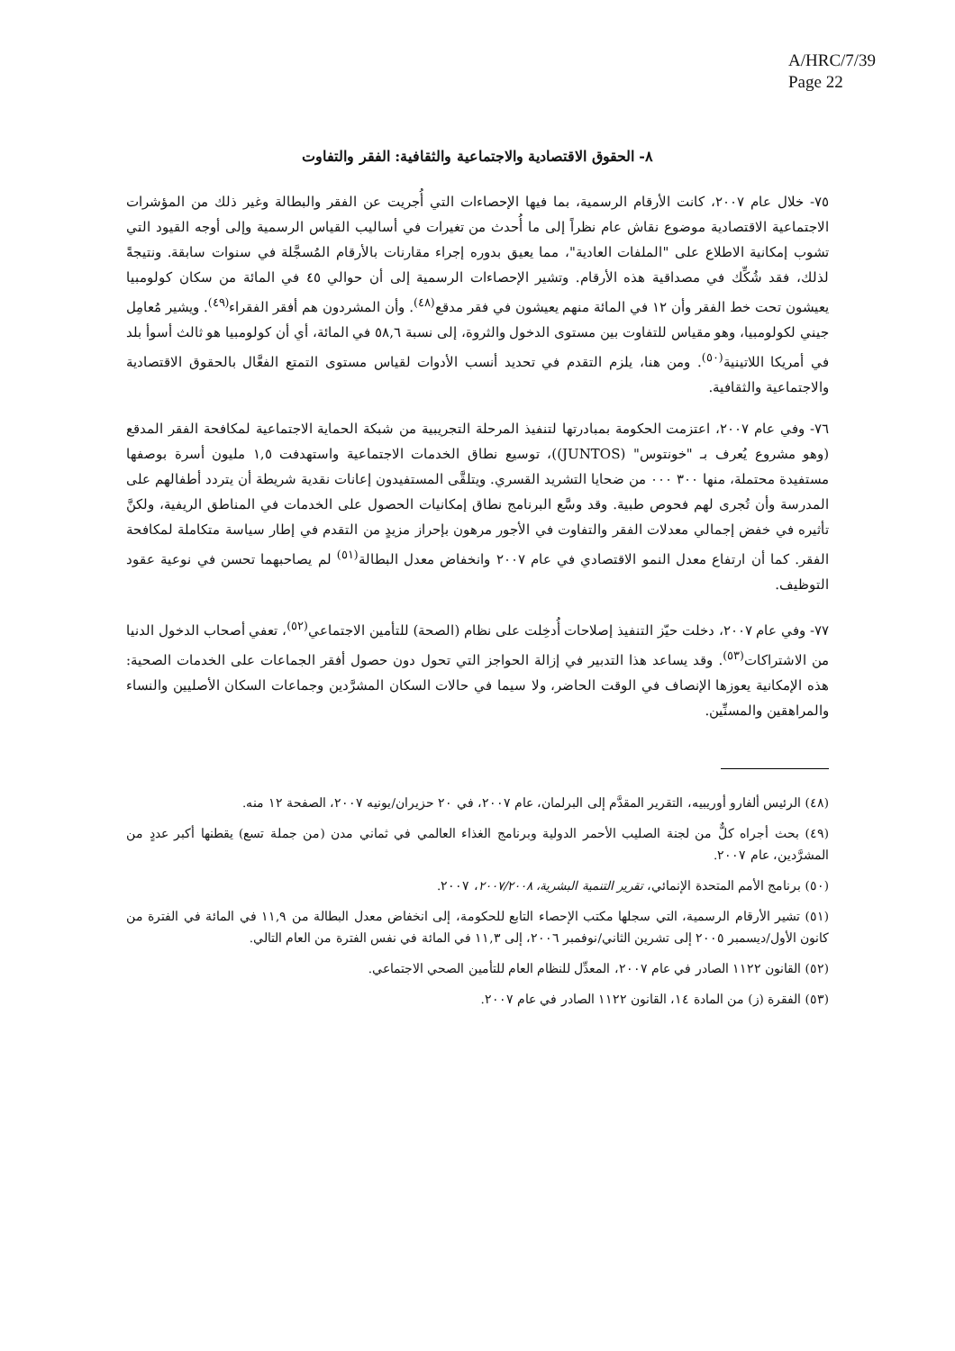A/HRC/7/39
Page 22
٨- الحقوق الاقتصادية والاجتماعية والثقافية: الفقر والتفاوت
٧٥- خلال عام ٢٠٠٧، كانت الأرقام الرسمية، بما فيها الإحصاءات التي أُجريت عن الفقر والبطالة وغير ذلك من المؤشرات الاجتماعية الاقتصادية موضوع نقاش عام نظراً إلى ما أُحدث من تغيرات في أساليب القياس الرسمية وإلى أوجه القيود التي تشوب إمكانية الاطلاع على "الملفات العادية"، مما يعيق بدوره إجراء مقارنات بالأرقام المُسجَّلة في سنوات سابقة. ونتيجةً لذلك، فقد شُكِّك في مصداقية هذه الأرقام. وتشير الإحصاءات الرسمية إلى أن حوالي ٤٥ في المائة من سكان كولومبيا يعيشون تحت خط الفقر وأن ١٢ في المائة منهم يعيشون في فقر مدقع<sup>(٤٨)</sup>. وأن المشردون هم أفقر الفقراء<sup>(٤٩)</sup>. ويشير مُعامِل جيني لكولومبيا، وهو مقياس للتفاوت بين مستوى الدخول والثروة، إلى نسبة ٥٨,٦ في المائة، أي أن كولومبيا هو ثالث أسوأ بلد في أمريكا اللاتينية<sup>(٥٠)</sup>. ومن هنا، يلزم التقدم في تحديد أنسب الأدوات لقياس مستوى التمتع الفعَّال بالحقوق الاقتصادية والاجتماعية والثقافية.
٧٦- وفي عام ٢٠٠٧، اعتزمت الحكومة بمبادرتها لتنفيذ المرحلة التجريبية من شبكة الحماية الاجتماعية لمكافحة الفقر المدقع (وهو مشروع يُعرف بـ "خونتوس" (JUNTOS))، توسيع نطاق الخدمات الاجتماعية واستهدفت ١,٥ مليون أسرة بوصفها مستفيدة محتملة، منها ٣٠٠ ٠٠٠ من ضحايا التشريد القسري. ويتلقَّى المستفيدون إعانات نقدية شريطة أن يتردد أطفالهم على المدرسة وأن تُجرى لهم فحوص طبية. وقد وسَّع البرنامج نطاق إمكانيات الحصول على الخدمات في المناطق الريفية، ولكنَّ تأثيره في خفض إجمالي معدلات الفقر والتفاوت في الأجور مرهون بإحراز مزيدٍ من التقدم في إطار سياسة متكاملة لمكافحة الفقر. كما أن ارتفاع معدل النمو الاقتصادي في عام ٢٠٠٧ وانخفاض معدل البطالة<sup>(٥١)</sup> لم يصاحبهما تحسن في نوعية عقود التوظيف.
٧٧- وفي عام ٢٠٠٧، دخلت حيّز التنفيذ إصلاحات أُدخِلت على نظام (الصحة) للتأمين الاجتماعي<sup>(٥٢)</sup>، تعفي أصحاب الدخول الدنيا من الاشتراكات<sup>(٥٣)</sup>. وقد يساعد هذا التدبير في إزالة الحواجز التي تحول دون حصول أفقر الجماعات على الخدمات الصحية: هذه الإمكانية يعوزها الإنصاف في الوقت الحاضر، ولا سيما في حالات السكان المشرَّدين وجماعات السكان الأصليين والنساء والمراهقين والمسنِّين.
(٤٨) الرئيس ألفارو أوريبيه، التقرير المقدَّم إلى البرلمان، عام ٢٠٠٧، في ٢٠ حزيران/يونيه ٢٠٠٧، الصفحة ١٢ منه.
(٤٩) بحث أجراه كلٌّ من لجنة الصليب الأحمر الدولية وبرنامج الغذاء العالمي في ثماني مدن (من جملة تسع) يقطنها أكبر عددٍ من المشرَّدين، عام ٢٠٠٧.
(٥٠) برنامج الأمم المتحدة الإنمائي، تقرير التنمية البشرية، ٢٠٠٧/٢٠٠٨، ٢٠٠٧.
(٥١) تشير الأرقام الرسمية، التي سجلها مكتب الإحصاء التابع للحكومة، إلى انخفاض معدل البطالة من ١١,٩ في المائة في الفترة من كانون الأول/ديسمبر ٢٠٠٥ إلى تشرين الثاني/نوفمبر ٢٠٠٦، إلى ١١,٣ في المائة في نفس الفترة من العام التالي.
(٥٢) القانون ١١٢٢ الصادر في عام ٢٠٠٧، المعدِّل للنظام العام للتأمين الصحي الاجتماعي.
(٥٣) الفقرة (ز) من المادة ١٤، القانون ١١٢٢ الصادر في عام ٢٠٠٧.